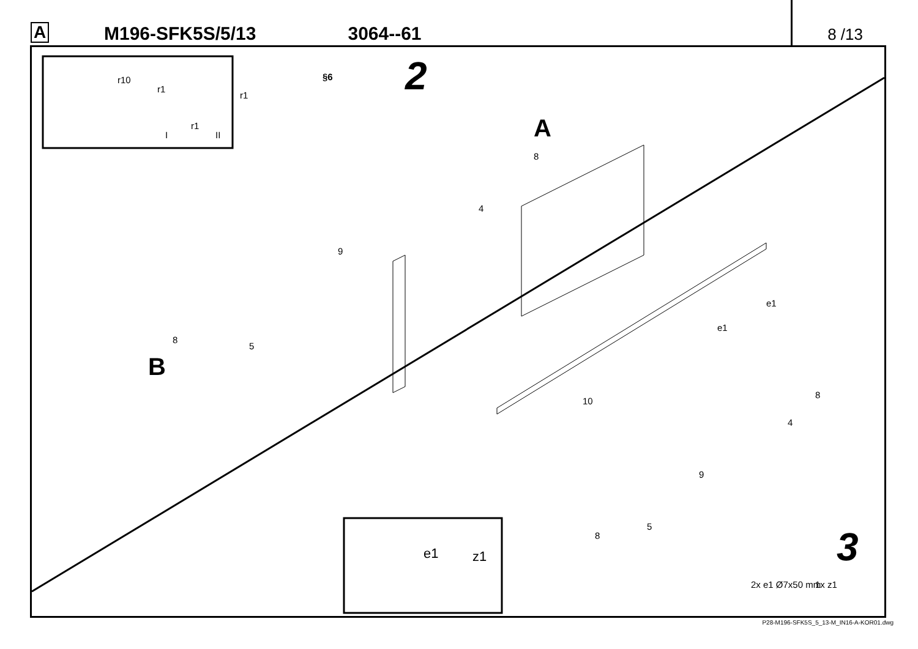A M196-SFK5S/5/13 3064--61 8 /13
2
§6
r10
r1
r1
r1
I II A
B
8
4
9
5
8
10
e1
e1
8
4
9
5
8
e1 z1 3
2x e1 Ø7x50 mm 1x z1
P28-M196-SFK5S_5_13-M_IN16-A-KOR01.dwg